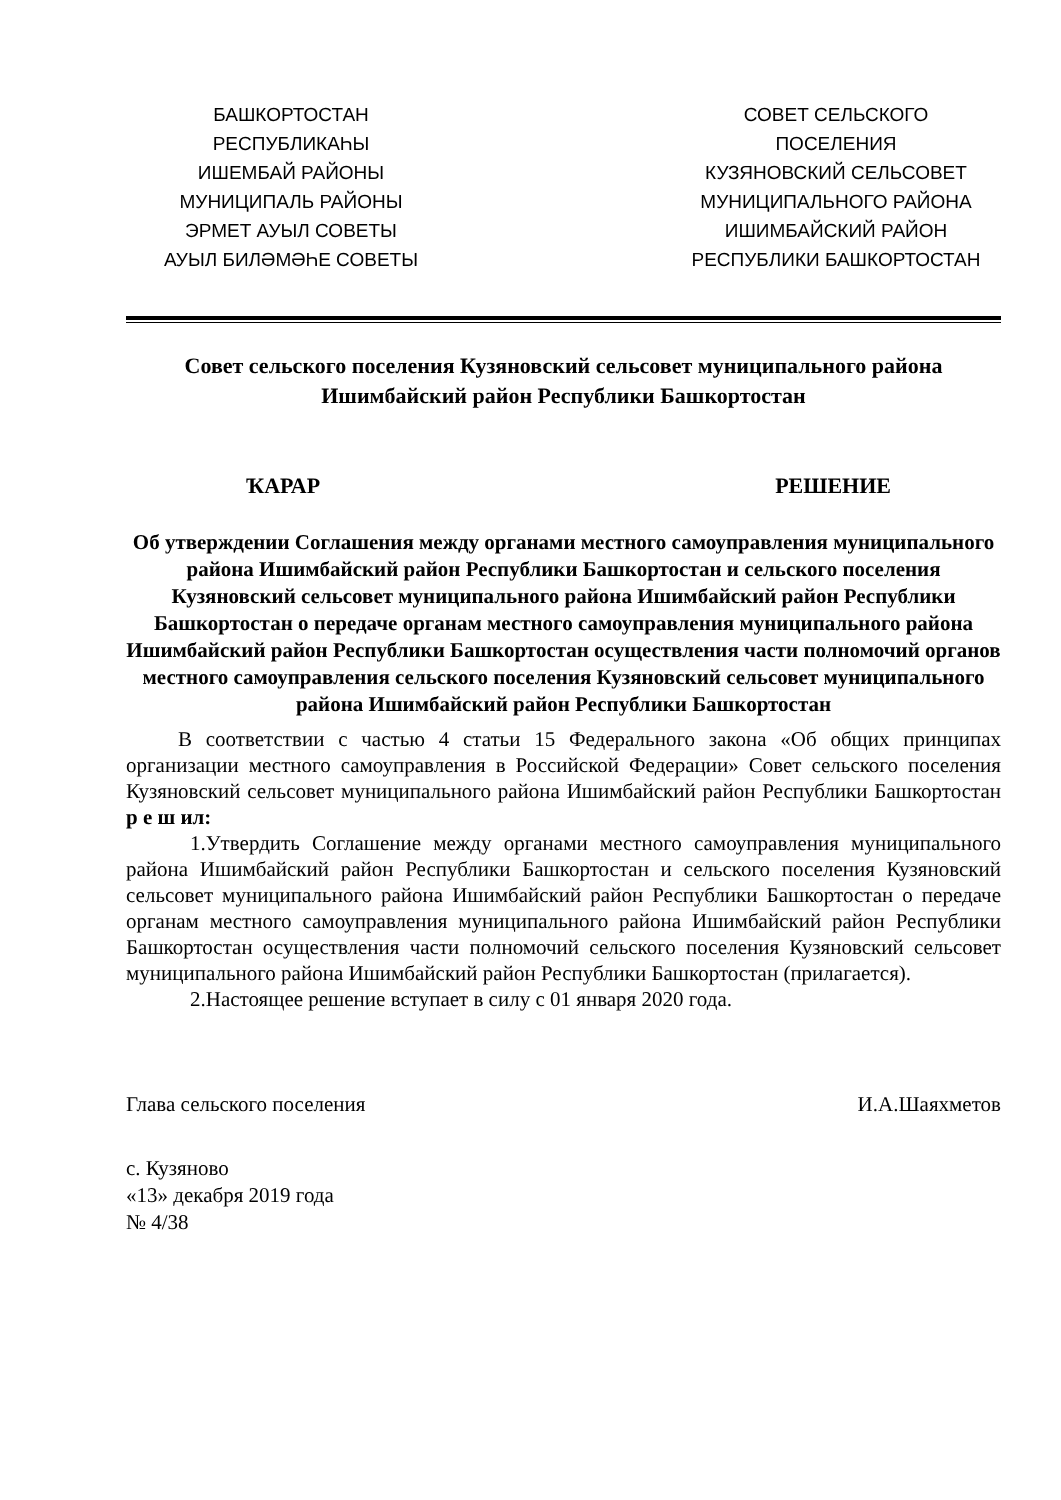БАШКОРТОСТАН
РЕСПУБЛИКАҺЫ
ИШЕМБАЙ РАЙОНЫ
МУНИЦИПАЛЬ РАЙОНЫ
ЭРМЕТ АУЫЛ СОВЕТЫ
АУЫЛ БИЛӘМӘҺЕ СОВЕТЫ
СОВЕТ СЕЛЬСКОГО
ПОСЕЛЕНИЯ
КУЗЯНОВСКИЙ СЕЛЬСОВЕТ
МУНИЦИПАЛЬНОГО РАЙОНА
ИШИМБАЙСКИЙ РАЙОН
РЕСПУБЛИКИ БАШКОРТОСТАН
Совет сельского поселения Кузяновский сельсовет муниципального района Ишимбайский район Республики Башкортостан
ҠАРАР РЕШЕНИЕ
Об утверждении Соглашения между органами местного самоуправления муниципального района Ишимбайский район Республики Башкортостан и сельского поселения Кузяновский сельсовет муниципального района Ишимбайский район Республики Башкортостан о передаче органам местного самоуправления муниципального района Ишимбайский район Республики Башкортостан осуществления части полномочий органов местного самоуправления сельского поселения Кузяновский сельсовет муниципального района Ишимбайский район Республики Башкортостан
В соответствии с частью 4 статьи 15 Федерального закона «Об общих принципах организации местного самоуправления в Российской Федерации» Совет сельского поселения Кузяновский сельсовет муниципального района Ишимбайский район Республики Башкортостан р е ш ил:
1.Утвердить Соглашение между органами местного самоуправления муниципального района Ишимбайский район Республики Башкортостан и сельского поселения Кузяновский сельсовет муниципального района Ишимбайский район Республики Башкортостан о передаче органам местного самоуправления муниципального района Ишимбайский район Республики Башкортостан осуществления части полномочий сельского поселения Кузяновский сельсовет муниципального района Ишимбайский район Республики Башкортостан (прилагается).
2.Настоящее решение вступает в силу с 01 января 2020 года.
Глава сельского поселения И.А.Шаяхметов
с. Кузяново
«13» декабря 2019 года
№ 4/38